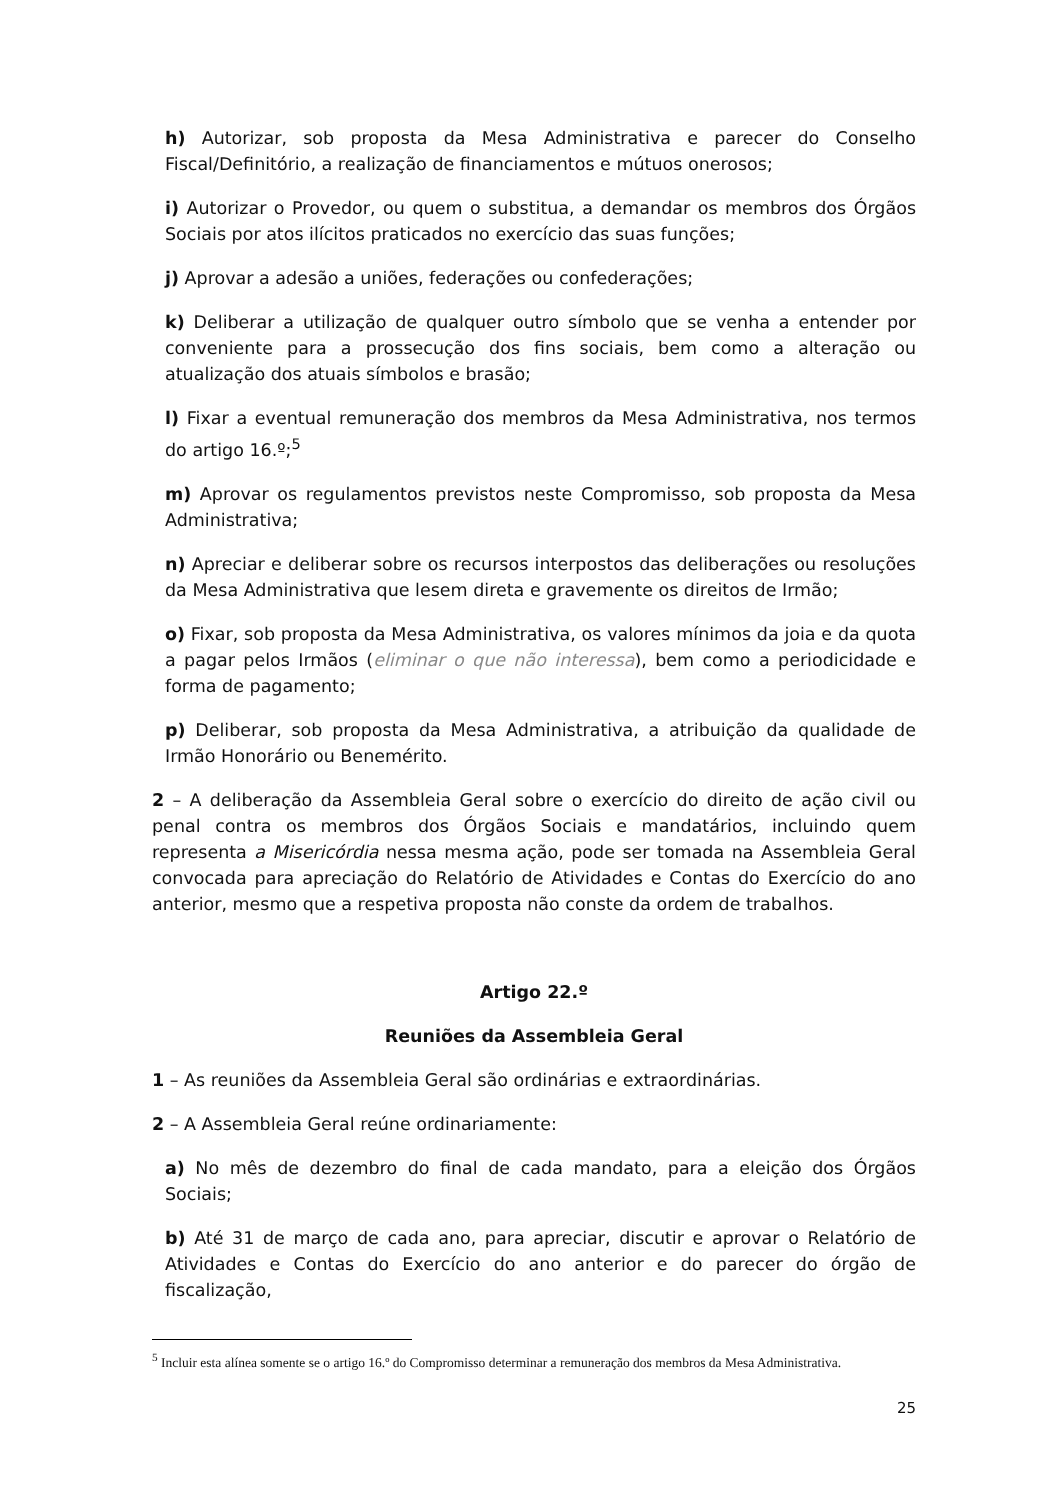h) Autorizar, sob proposta da Mesa Administrativa e parecer do Conselho Fiscal/Definitório, a realização de financiamentos e mútuos onerosos;
i) Autorizar o Provedor, ou quem o substitua, a demandar os membros dos Órgãos Sociais por atos ilícitos praticados no exercício das suas funções;
j) Aprovar a adesão a uniões, federações ou confederações;
k) Deliberar a utilização de qualquer outro símbolo que se venha a entender por conveniente para a prossecução dos fins sociais, bem como a alteração ou atualização dos atuais símbolos e brasão;
l) Fixar a eventual remuneração dos membros da Mesa Administrativa, nos termos do artigo 16.º;<sup>5</sup>
m) Aprovar os regulamentos previstos neste Compromisso, sob proposta da Mesa Administrativa;
n) Apreciar e deliberar sobre os recursos interpostos das deliberações ou resoluções da Mesa Administrativa que lesem direta e gravemente os direitos de Irmão;
o) Fixar, sob proposta da Mesa Administrativa, os valores mínimos da joia e da quota a pagar pelos Irmãos (eliminar o que não interessa), bem como a periodicidade e forma de pagamento;
p) Deliberar, sob proposta da Mesa Administrativa, a atribuição da qualidade de Irmão Honorário ou Benemérito.
2 – A deliberação da Assembleia Geral sobre o exercício do direito de ação civil ou penal contra os membros dos Órgãos Sociais e mandatários, incluindo quem representa a Misericórdia nessa mesma ação, pode ser tomada na Assembleia Geral convocada para apreciação do Relatório de Atividades e Contas do Exercício do ano anterior, mesmo que a respetiva proposta não conste da ordem de trabalhos.
Artigo 22.º
Reuniões da Assembleia Geral
1 – As reuniões da Assembleia Geral são ordinárias e extraordinárias.
2 – A Assembleia Geral reúne ordinariamente:
a) No mês de dezembro do final de cada mandato, para a eleição dos Órgãos Sociais;
b) Até 31 de março de cada ano, para apreciar, discutir e aprovar o Relatório de Atividades e Contas do Exercício do ano anterior e do parecer do órgão de fiscalização,
<sup>5</sup> Incluir esta alínea somente se o artigo 16.º do Compromisso determinar a remuneração dos membros da Mesa Administrativa.
25